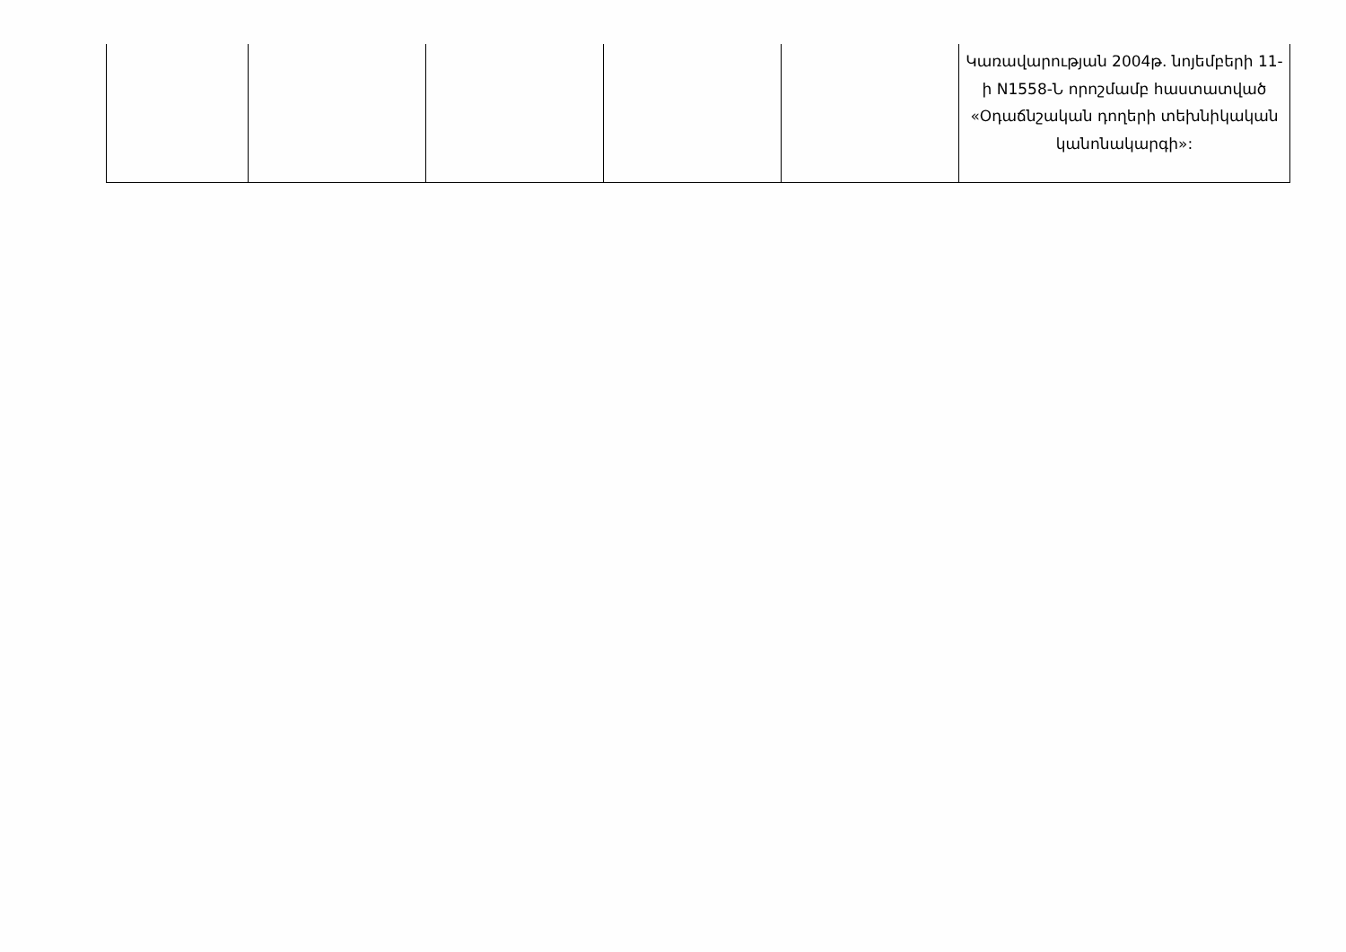| | | | | | Կառավարության 2004թ. նոյեմբերի 11-ի N1558-Ն որոշմամբ հաստատված «Օդաճնշական դողերի տեխնիկական կանոնակարգի»: |